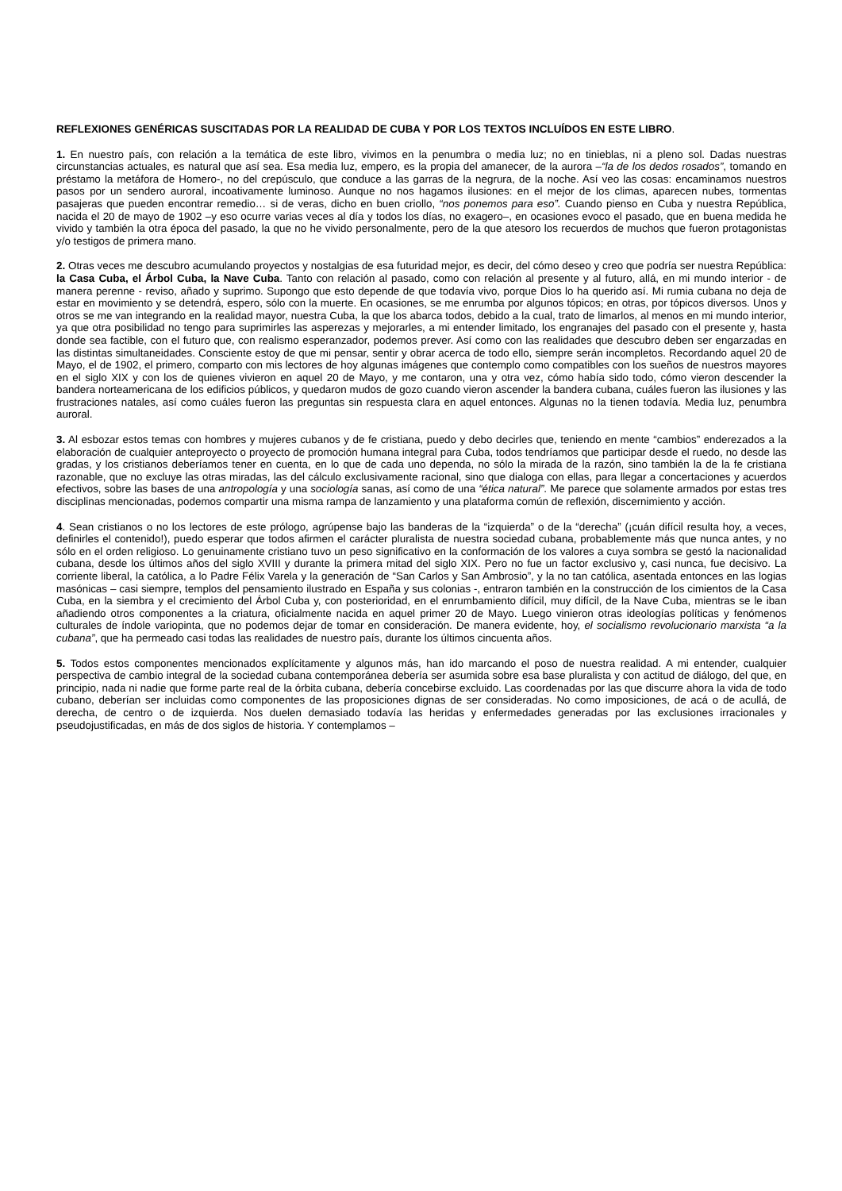REFLEXIONES GENÉRICAS SUSCITADAS POR LA REALIDAD DE CUBA Y POR LOS TEXTOS INCLUÍDOS EN ESTE LIBRO.
1. En nuestro país, con relación a la temática de este libro, vivimos en la penumbra o media luz; no en tinieblas, ni a pleno sol. Dadas nuestras circunstancias actuales, es natural que así sea. Esa media luz, empero, es la propia del amanecer, de la aurora –“la de los dedos rosados”, tomando en préstamo la metáfora de Homero-, no del crepúsculo, que conduce a las garras de la negrura, de la noche. Así veo las cosas: encaminamos nuestros pasos por un sendero auroral, incoativamente luminoso. Aunque no nos hagamos ilusiones: en el mejor de los climas, aparecen nubes, tormentas pasajeras que pueden encontrar remedio… si de veras, dicho en buen criollo, “nos ponemos para eso”. Cuando pienso en Cuba y nuestra República, nacida el 20 de mayo de 1902 –y eso ocurre varias veces al día y todos los días, no exagero–, en ocasiones evoco el pasado, que en buena medida he vivido y también la otra época del pasado, la que no he vivido personalmente, pero de la que atesoro los recuerdos de muchos que fueron protagonistas y/o testigos de primera mano.
2. Otras veces me descubro acumulando proyectos y nostalgias de esa futuridad mejor, es decir, del cómo deseo y creo que podría ser nuestra República: la Casa Cuba, el Árbol Cuba, la Nave Cuba. Tanto con relación al pasado, como con relación al presente y al futuro, allá, en mi mundo interior - de manera perenne - reviso, añado y suprimo. Supongo que esto depende de que todavía vivo, porque Dios lo ha querido así. Mi rumia cubana no deja de estar en movimiento y se detendrá, espero, sólo con la muerte. En ocasiones, se me enrumba por algunos tópicos; en otras, por tópicos diversos. Unos y otros se me van integrando en la realidad mayor, nuestra Cuba, la que los abarca todos, debido a la cual, trato de limarlos, al menos en mi mundo interior, ya que otra posibilidad no tengo para suprimirles las asperezas y mejorarles, a mi entender limitado, los engranajes del pasado con el presente y, hasta donde sea factible, con el futuro que, con realismo esperanzador, podemos prever. Así como con las realidades que descubro deben ser engarzadas en las distintas simultaneidades. Consciente estoy de que mi pensar, sentir y obrar acerca de todo ello, siempre serán incompletos. Recordando aquel 20 de Mayo, el de 1902, el primero, comparto con mis lectores de hoy algunas imágenes que contemplo como compatibles con los sueños de nuestros mayores en el siglo XIX y con los de quienes vivieron en aquel 20 de Mayo, y me contaron, una y otra vez, cómo había sido todo, cómo vieron descender la bandera norteamericana de los edificios públicos, y quedaron mudos de gozo cuando vieron ascender la bandera cubana, cuáles fueron las ilusiones y las frustraciones natales, así como cuáles fueron las preguntas sin respuesta clara en aquel entonces. Algunas no la tienen todavía. Media luz, penumbra auroral.
3. Al esbozar estos temas con hombres y mujeres cubanos y de fe cristiana, puedo y debo decirles que, teniendo en mente “cambios” enderezados a la elaboración de cualquier anteproyecto o proyecto de promoción humana integral para Cuba, todos tendríamos que participar desde el ruedo, no desde las gradas, y los cristianos deberíamos tener en cuenta, en lo que de cada uno dependa, no sólo la mirada de la razón, sino también la de la fe cristiana razonable, que no excluye las otras miradas, las del cálculo exclusivamente racional, sino que dialoga con ellas, para llegar a concertaciones y acuerdos efectivos, sobre las bases de una antropología y una sociología sanas, así como de una “ética natural”. Me parece que solamente armados por estas tres disciplinas mencionadas, podemos compartir una misma rampa de lanzamiento y una plataforma común de reflexión, discernimiento y acción.
4. Sean cristianos o no los lectores de este prólogo, agrúpense bajo las banderas de la “izquierda” o de la “derecha” (¡cuán difícil resulta hoy, a veces, definirles el contenido!), puedo esperar que todos afirmen el carácter pluralista de nuestra sociedad cubana, probablemente más que nunca antes, y no sólo en el orden religioso. Lo genuinamente cristiano tuvo un peso significativo en la conformación de los valores a cuya sombra se gestó la nacionalidad cubana, desde los últimos años del siglo XVIII y durante la primera mitad del siglo XIX. Pero no fue un factor exclusivo y, casi nunca, fue decisivo. La corriente liberal, la católica, a lo Padre Félix Varela y la generación de “San Carlos y San Ambrosio”, y la no tan católica, asentada entonces en las logias masónicas – casi siempre, templos del pensamiento ilustrado en España y sus colonias -, entraron también en la construcción de los cimientos de la Casa Cuba, en la siembra y el crecimiento del Árbol Cuba y, con posterioridad, en el enrumbamiento difícil, muy difícil, de la Nave Cuba, mientras se le iban añadiendo otros componentes a la criatura, oficialmente nacida en aquel primer 20 de Mayo. Luego vinieron otras ideologías políticas y fenómenos culturales de índole variopinta, que no podemos dejar de tomar en consideración. De manera evidente, hoy, el socialismo revolucionario marxista “a la cubana”, que ha permeado casi todas las realidades de nuestro país, durante los últimos cincuenta años.
5. Todos estos componentes mencionados explícitamente y algunos más, han ido marcando el poso de nuestra realidad. A mi entender, cualquier perspectiva de cambio integral de la sociedad cubana contemporánea debería ser asumida sobre esa base pluralista y con actitud de diálogo, del que, en principio, nada ni nadie que forme parte real de la órbita cubana, debería concebirse excluido. Las coordenadas por las que discurre ahora la vida de todo cubano, deberían ser incluidas como componentes de las proposiciones dignas de ser consideradas. No como imposiciones, de acá o de acullá, de derecha, de centro o de izquierda. Nos duelen demasiado todavía las heridas y enfermedades generadas por las exclusiones irracionales y pseudojustificadas, en más de dos siglos de historia. Y contemplamos –